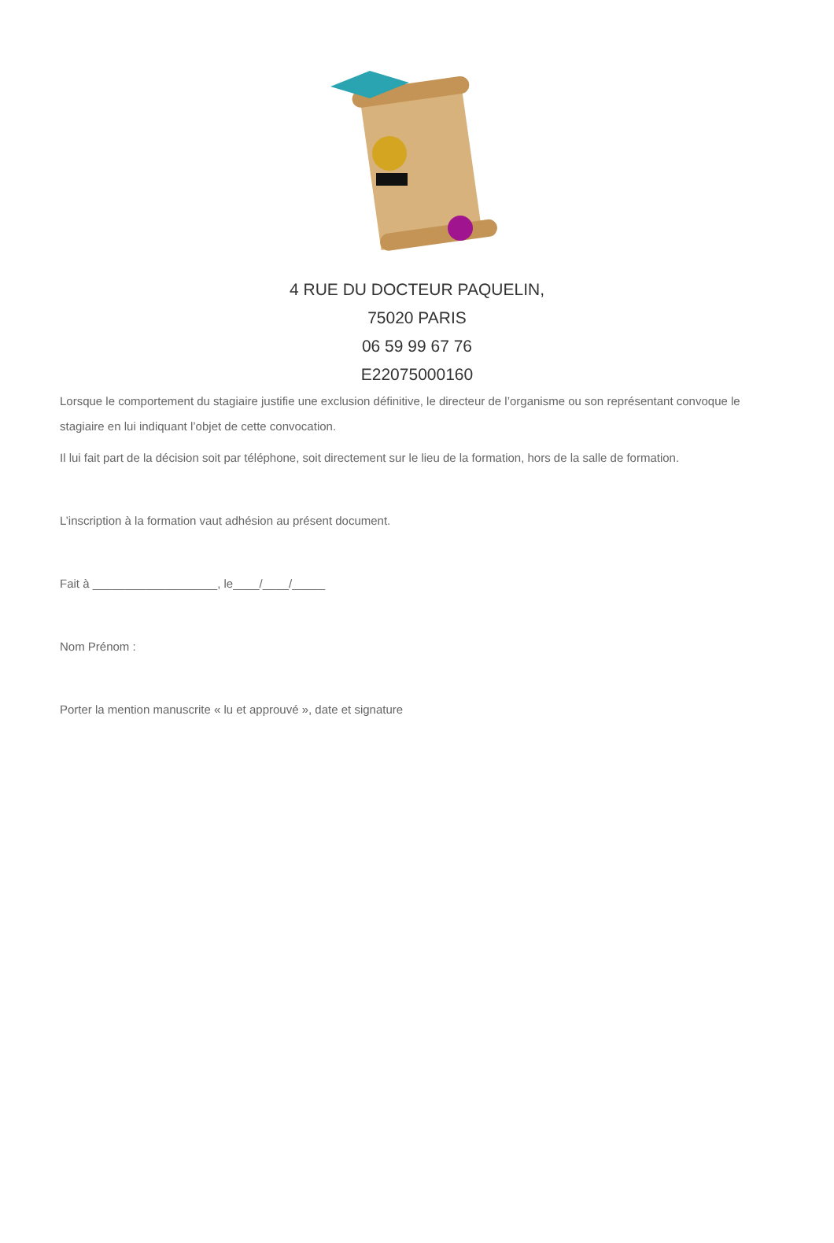4 RUE DU DOCTEUR PAQUELIN,
75020 PARIS
06 59 99 67 76
E22075000160
Lorsque le comportement du stagiaire justifie une exclusion définitive, le directeur de l’organisme ou son représentant convoque le stagiaire en lui indiquant l’objet de cette convocation.
Il lui fait part de la décision soit par téléphone, soit directement sur le lieu de la formation, hors de la salle de formation.
L’inscription à la formation vaut adhésion au présent document.
Fait à ___________________, le____/____/_____
Nom Prénom :
Porter la mention manuscrite « lu et approuvé », date et signature